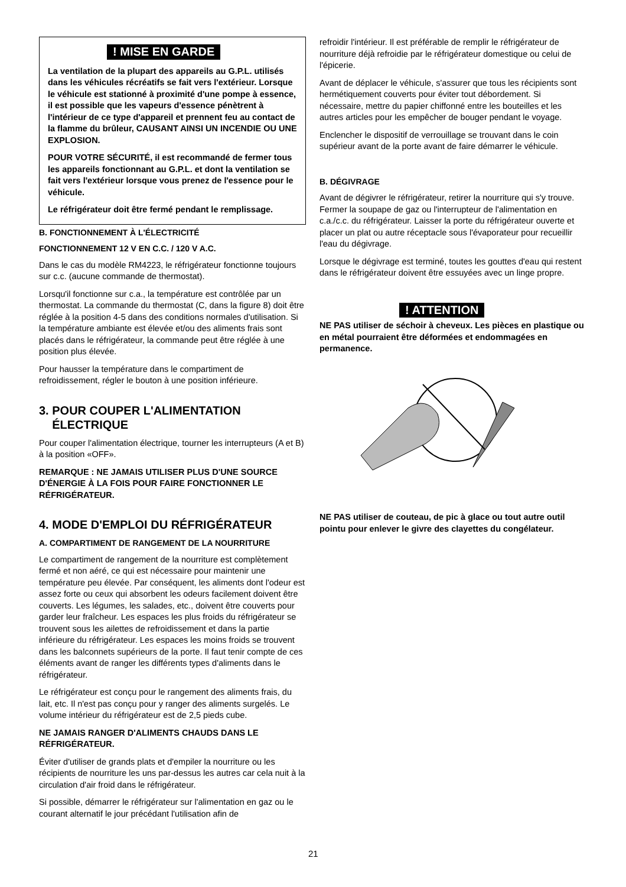! MISE EN GARDE
La ventilation de la plupart des appareils au G.P.L. utilisés dans les véhicules récréatifs se fait vers l'extérieur. Lorsque le véhicule est stationné à proximité d'une pompe à essence, il est possible que les vapeurs d'essence pénètrent à l'intérieur de ce type d'appareil et prennent feu au contact de la flamme du brûleur, CAUSANT AINSI UN INCENDIE OU UNE EXPLOSION.
POUR VOTRE SÉCURITÉ, il est recommandé de fermer tous les appareils fonctionnant au G.P.L. et dont la ventilation se fait vers l'extérieur lorsque vous prenez de l'essence pour le véhicule.
Le réfrigérateur doit être fermé pendant le remplissage.
B. FONCTIONNEMENT À L'ÉLECTRICITÉ
FONCTIONNEMENT 12 V EN C.C. / 120 V A.C.
Dans le cas du modèle RM4223, le réfrigérateur fonctionne toujours sur c.c. (aucune commande de thermostat).
Lorsqu'il fonctionne sur c.a., la température est contrôlée par un thermostat. La commande du thermostat (C, dans la figure 8) doit être réglée à la position 4-5 dans des conditions normales d'utilisation. Si la température ambiante est élevée et/ou des aliments frais sont placés dans le réfrigérateur, la commande peut être réglée à une position plus élevée.
Pour hausser la température dans le compartiment de refroidissement, régler le bouton à une position inférieure.
3. POUR COUPER L'ALIMENTATION
ÉLECTRIQUE
Pour couper l'alimentation électrique, tourner les interrupteurs (A et B) à la position «OFF».
REMARQUE : NE JAMAIS UTILISER PLUS D'UNE SOURCE D'ÉNERGIE À LA FOIS POUR FAIRE FONCTIONNER LE RÉFRIGÉRATEUR.
4. MODE D'EMPLOI DU RÉFRIGÉRATEUR
A. COMPARTIMENT DE RANGEMENT DE LA NOURRITURE
Le compartiment de rangement de la nourriture est complètement fermé et non aéré, ce qui est nécessaire pour maintenir une température peu élevée. Par conséquent, les aliments dont l'odeur est assez forte ou ceux qui absorbent les odeurs facilement doivent être couverts. Les légumes, les salades, etc., doivent être couverts pour garder leur fraîcheur. Les espaces les plus froids du réfrigérateur se trouvent sous les ailettes de refroidissement et dans la partie inférieure du réfrigérateur. Les espaces les moins froids se trouvent dans les balconnets supérieurs de la porte. Il faut tenir compte de ces éléments avant de ranger les différents types d'aliments dans le réfrigérateur.
Le réfrigérateur est conçu pour le rangement des aliments frais, du lait, etc. Il n'est pas conçu pour y ranger des aliments surgelés. Le volume intérieur du réfrigérateur est de 2,5 pieds cube.
NE JAMAIS RANGER D'ALIMENTS CHAUDS DANS LE RÉFRIGÉRATEUR.
Éviter d'utiliser de grands plats et d'empiler la nourriture ou les récipients de nourriture les uns par-dessus les autres car cela nuit à la circulation d'air froid dans le réfrigérateur.
Si possible, démarrer le réfrigérateur sur l'alimentation en gaz ou le courant alternatif le jour précédant l'utilisation afin de
refroidir l'intérieur. Il est préférable de remplir le réfrigérateur de nourriture déjà refroidie par le réfrigérateur domestique ou celui de l'épicerie.
Avant de déplacer le véhicule, s'assurer que tous les récipients sont hermétiquement couverts pour éviter tout débordement. Si nécessaire, mettre du papier chiffonné entre les bouteilles et les autres articles pour les empêcher de bouger pendant le voyage.
Enclencher le dispositif de verrouillage se trouvant dans le coin supérieur avant de la porte avant de faire démarrer le véhicule.
B. DÉGIVRAGE
Avant de dégivrer le réfrigérateur, retirer la nourriture qui s'y trouve. Fermer la soupape de gaz ou l'interrupteur de l'alimentation en c.a./c.c. du réfrigérateur. Laisser la porte du réfrigérateur ouverte et placer un plat ou autre réceptacle sous l'évaporateur pour recueillir l'eau du dégivrage.
Lorsque le dégivrage est terminé, toutes les gouttes d'eau qui restent dans le réfrigérateur doivent être essuyées avec un linge propre.
! ATTENTION
NE PAS utiliser de séchoir à cheveux. Les pièces en plastique ou en métal pourraient être déformées et endommagées en permanence.
NE PAS utiliser de couteau, de pic à glace ou tout autre outil pointu pour enlever le givre des clayettes du congélateur.
21